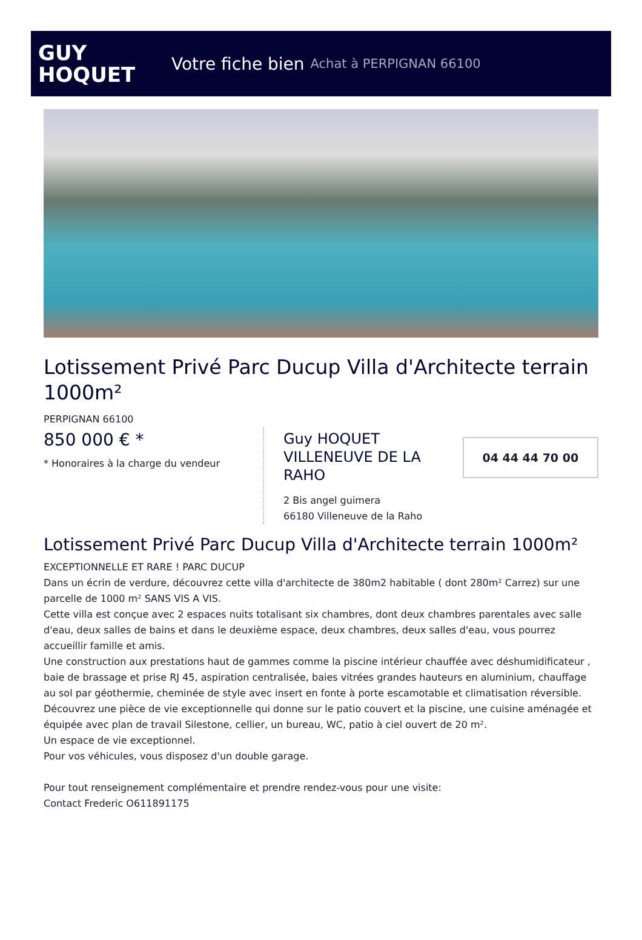GUY
HOQUET
Votre fiche bien Achat à PERPIGNAN 66100
Lotissement Privé Parc Ducup Villa d'Architecte terrain 1000m²
PERPIGNAN 66100
850 000 € *
* Honoraires à la charge du vendeur
Guy HOQUET VILLENEUVE DE LA RAHO
2 Bis angel guimera
66180 Villeneuve de la Raho
04 44 44 70 00
Lotissement Privé Parc Ducup Villa d'Architecte terrain 1000m²
EXCEPTIONNELLE ET RARE ! PARC DUCUP
Dans un écrin de verdure, découvrez cette villa d'architecte de 380m2 habitable ( dont 280m² Carrez) sur une parcelle de 1000 m² SANS VIS A VIS.
Cette villa est conçue avec 2 espaces nuits totalisant six chambres, dont deux chambres parentales avec salle d'eau, deux salles de bains et dans le deuxième espace, deux chambres, deux salles d'eau, vous pourrez accueillir famille et amis.
Une construction aux prestations haut de gammes comme la piscine intérieur chauffée avec déshumidificateur , baie de brassage et prise RJ 45, aspiration centralisée, baies vitrées grandes hauteurs en aluminium, chauffage au sol par géothermie, cheminée de style avec insert en fonte à porte escamotable et climatisation réversible.
Découvrez une pièce de vie exceptionnelle qui donne sur le patio couvert et la piscine, une cuisine aménagée et équipée avec plan de travail Silestone, cellier, un bureau, WC, patio à ciel ouvert de 20 m².
Un espace de vie exceptionnel.
Pour vos véhicules, vous disposez d'un double garage.
Pour tout renseignement complémentaire et prendre rendez-vous pour une visite:
Contact Frederic O611891175